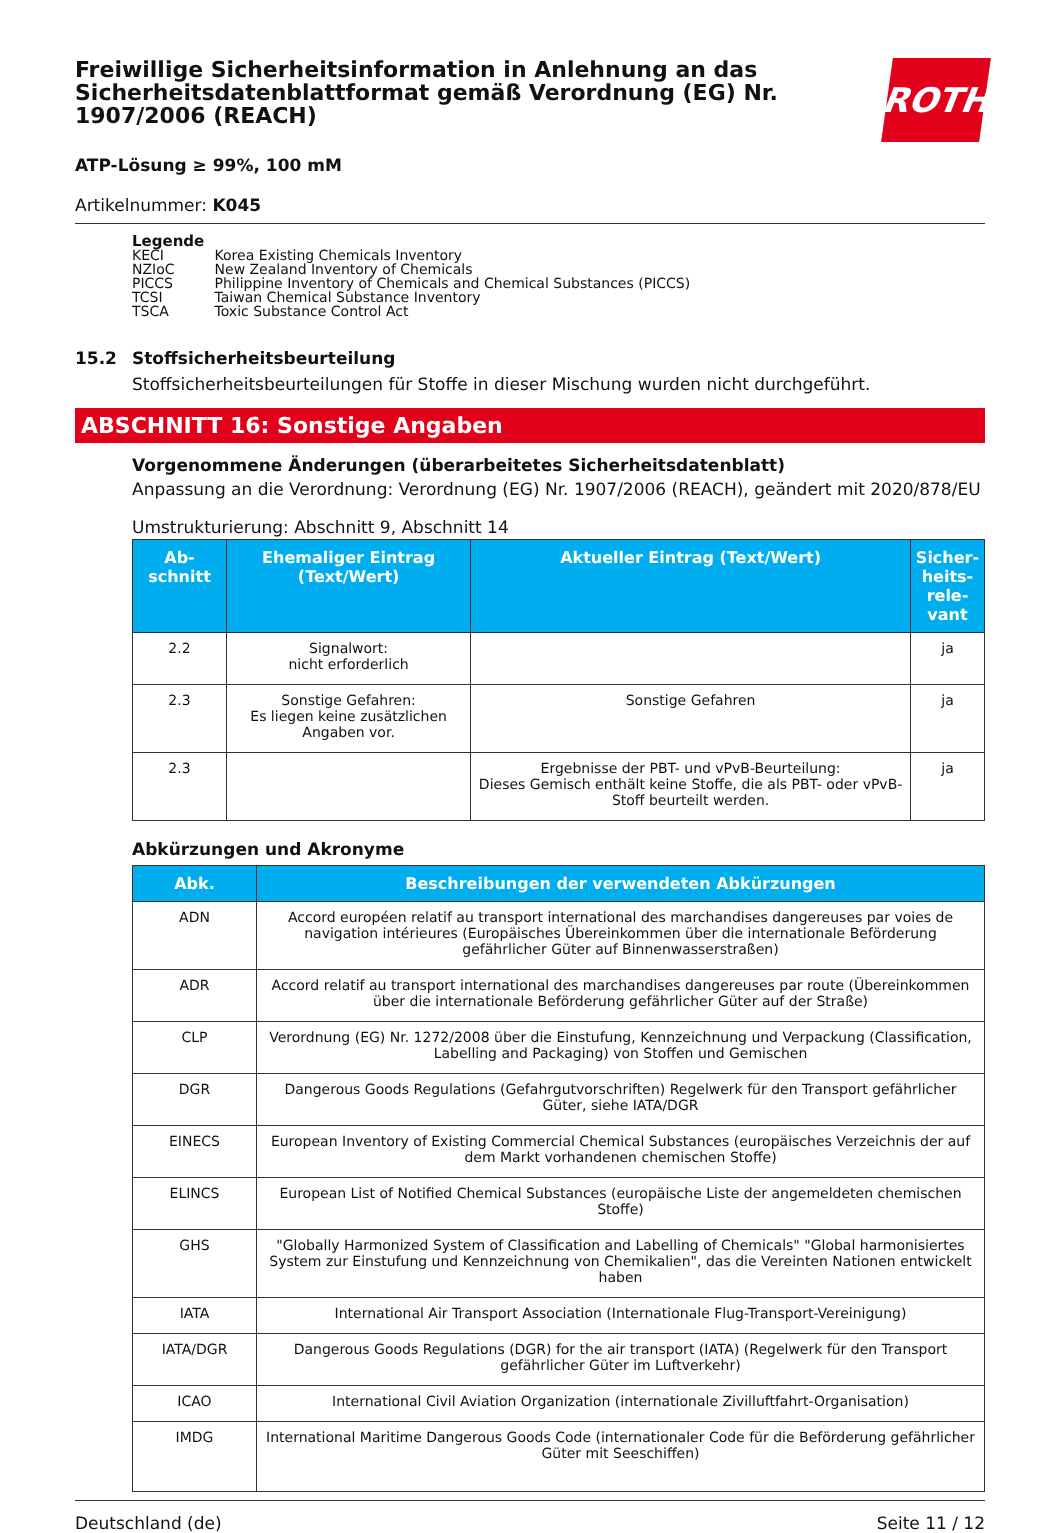Freiwillige Sicherheitsinformation in Anlehnung an das Sicherheitsdatenblattformat gemäß Verordnung (EG) Nr. 1907/2006 (REACH)
ROTH
ATP-Lösung ≥ 99%, 100 mM
Artikelnummer: K045
Legende
| KECI | Korea Existing Chemicals Inventory |
| NZIoC | New Zealand Inventory of Chemicals |
| PICCS | Philippine Inventory of Chemicals and Chemical Substances (PICCS) |
| TCSI | Taiwan Chemical Substance Inventory |
| TSCA | Toxic Substance Control Act |
15.2 Stoffsicherheitsbeurteilung
Stoffsicherheitsbeurteilungen für Stoffe in dieser Mischung wurden nicht durchgeführt.
ABSCHNITT 16: Sonstige Angaben
Vorgenommene Änderungen (überarbeitetes Sicherheitsdatenblatt)
Anpassung an die Verordnung: Verordnung (EG) Nr. 1907/2006 (REACH), geändert mit 2020/878/EU
Umstrukturierung: Abschnitt 9, Abschnitt 14
| Ab- schnitt | Ehemaliger Eintrag (Text/Wert) | Aktueller Eintrag (Text/Wert) | Sicher- heits- rele- vant |
| --- | --- | --- | --- |
| 2.2 | Signalwort: nicht erforderlich | | ja |
| 2.3 | Sonstige Gefahren: Es liegen keine zusätzlichen Angaben vor. | Sonstige Gefahren | ja |
| 2.3 | | Ergebnisse der PBT- und vPvB-Beurteilung: Dieses Gemisch enthält keine Stoffe, die als PBT- oder vPvB-Stoff beurteilt werden. | ja |
Abkürzungen und Akronyme
| Abk. | Beschreibungen der verwendeten Abkürzungen |
| --- | --- |
| ADN | Accord européen relatif au transport international des marchandises dangereuses par voies de navigation intérieures (Europäisches Übereinkommen über die internationale Beförderung gefährlicher Güter auf Binnenwasserstraßen) |
| ADR | Accord relatif au transport international des marchandises dangereuses par route (Übereinkommen über die internationale Beförderung gefährlicher Güter auf der Straße) |
| CLP | Verordnung (EG) Nr. 1272/2008 über die Einstufung, Kennzeichnung und Verpackung (Classification, Labelling and Packaging) von Stoffen und Gemischen |
| DGR | Dangerous Goods Regulations (Gefahrgutvorschriften) Regelwerk für den Transport gefährlicher Güter, siehe IATA/DGR |
| EINECS | European Inventory of Existing Commercial Chemical Substances (europäisches Verzeichnis der auf dem Markt vorhandenen chemischen Stoffe) |
| ELINCS | European List of Notified Chemical Substances (europäische Liste der angemeldeten chemischen Stoffe) |
| GHS | "Globally Harmonized System of Classification and Labelling of Chemicals" "Global harmonisiertes System zur Einstufung und Kennzeichnung von Chemikalien", das die Vereinten Nationen entwickelt haben |
| IATA | International Air Transport Association (Internationale Flug-Transport-Vereinigung) |
| IATA/DGR | Dangerous Goods Regulations (DGR) for the air transport (IATA) (Regelwerk für den Transport gefährlicher Güter im Luftverkehr) |
| ICAO | International Civil Aviation Organization (internationale Zivilluftfahrt-Organisation) |
| IMDG | International Maritime Dangerous Goods Code (internationaler Code für die Beförderung gefährlicher Güter mit Seeschiffen) |
Deutschland (de) Seite 11 / 12